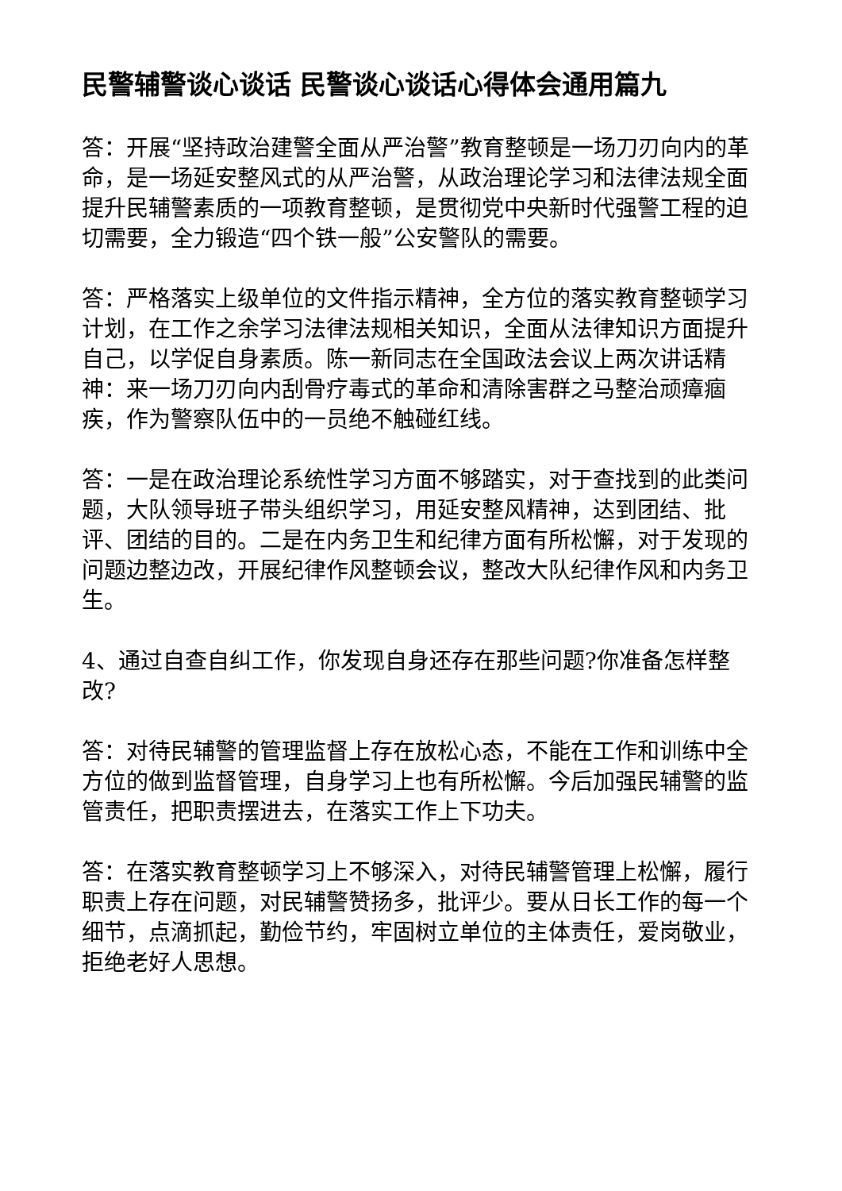民警辅警谈心谈话 民警谈心谈话心得体会通用篇九
答：开展“坚持政治建警全面从严治警”教育整顿是一场刀刃向内的革命，是一场延安整风式的从严治警，从政治理论学习和法律法规全面提升民辅警素质的一项教育整顿，是贯彻党中央新时代强警工程的迫切需要，全力锻造“四个铁一般”公安警队的需要。
答：严格落实上级单位的文件指示精神，全方位的落实教育整顿学习计划，在工作之余学习法律法规相关知识，全面从法律知识方面提升自己，以学促自身素质。陈一新同志在全国政法会议上两次讲话精神：来一场刀刃向内刮骨疗毒式的革命和清除害群之马整治顽瘴痼疾，作为警察队伍中的一员绝不触碰红线。
答：一是在政治理论系统性学习方面不够踏实，对于查找到的此类问题，大队领导班子带头组织学习，用延安整风精神，达到团结、批评、团结的目的。二是在内务卫生和纪律方面有所松懈，对于发现的问题边整边改，开展纪律作风整顿会议，整改大队纪律作风和内务卫生。
4、通过自查自纠工作，你发现自身还存在那些问题?你准备怎样整改?
答：对待民辅警的管理监督上存在放松心态，不能在工作和训练中全方位的做到监督管理，自身学习上也有所松懈。今后加强民辅警的监管责任，把职责摆进去，在落实工作上下功夫。
答：在落实教育整顿学习上不够深入，对待民辅警管理上松懈，履行职责上存在问题，对民辅警赞扬多，批评少。要从日长工作的每一个细节，点滴抓起，勤俭节约，牢固树立单位的主体责任，爱岗敬业，拒绝老好人思想。